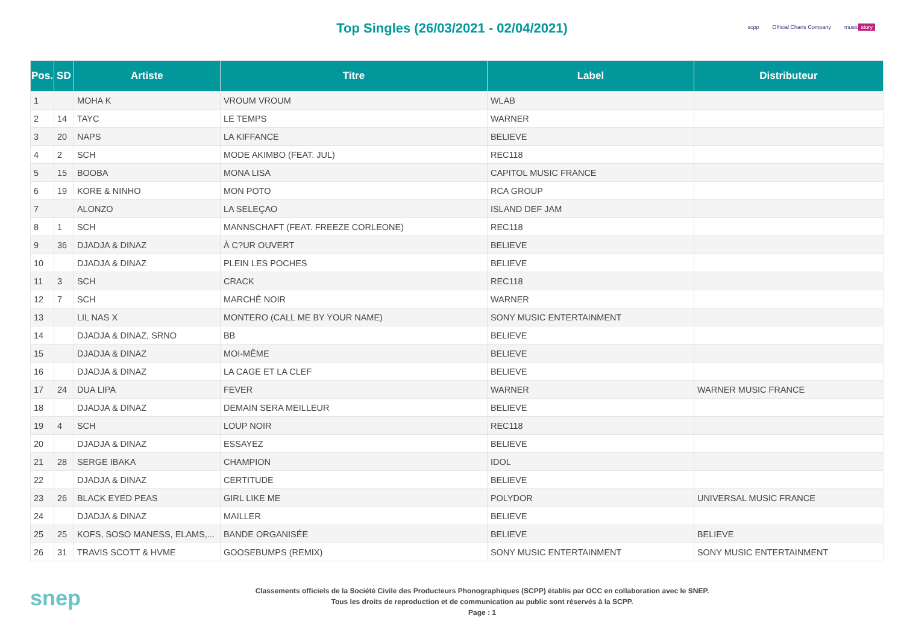Top Singles (26/03/2021 - 02/04/2021)
scpp Official Charts Company music story
| Pos. | SD | Artiste | Titre | Label | Distributeur |
| --- | --- | --- | --- | --- | --- |
| 1 | | MOHA K | VROUM VROUM | WLAB | |
| 2 | 14 | TAYC | LE TEMPS | WARNER | |
| 3 | 20 | NAPS | LA KIFFANCE | BELIEVE | |
| 4 | 2 | SCH | MODE AKIMBO (FEAT. JUL) | REC118 | |
| 5 | 15 | BOOBA | MONA LISA | CAPITOL MUSIC FRANCE | |
| 6 | 19 | KORE & NINHO | MON POTO | RCA GROUP | |
| 7 | | ALONZO | LA SELEÇAO | ISLAND DEF JAM | |
| 8 | 1 | SCH | MANNSCHAFT (FEAT. FREEZE CORLEONE) | REC118 | |
| 9 | 36 | DJADJA & DINAZ | À C?UR OUVERT | BELIEVE | |
| 10 | | DJADJA & DINAZ | PLEIN LES POCHES | BELIEVE | |
| 11 | 3 | SCH | CRACK | REC118 | |
| 12 | 7 | SCH | MARCHÉ NOIR | WARNER | |
| 13 | | LIL NAS X | MONTERO (CALL ME BY YOUR NAME) | SONY MUSIC ENTERTAINMENT | |
| 14 | | DJADJA & DINAZ, SRNO | BB | BELIEVE | |
| 15 | | DJADJA & DINAZ | MOI-MÊME | BELIEVE | |
| 16 | | DJADJA & DINAZ | LA CAGE ET LA CLEF | BELIEVE | |
| 17 | 24 | DUA LIPA | FEVER | WARNER | WARNER MUSIC FRANCE |
| 18 | | DJADJA & DINAZ | DEMAIN SERA MEILLEUR | BELIEVE | |
| 19 | 4 | SCH | LOUP NOIR | REC118 | |
| 20 | | DJADJA & DINAZ | ESSAYEZ | BELIEVE | |
| 21 | 28 | SERGE IBAKA | CHAMPION | IDOL | |
| 22 | | DJADJA & DINAZ | CERTITUDE | BELIEVE | |
| 23 | 26 | BLACK EYED PEAS | GIRL LIKE ME | POLYDOR | UNIVERSAL MUSIC FRANCE |
| 24 | | DJADJA & DINAZ | MAILLER | BELIEVE | |
| 25 | 25 | KOFS, SOSO MANESS, ELAMS,... | BANDE ORGANISÉE | BELIEVE | BELIEVE |
| 26 | 31 | TRAVIS SCOTT & HVME | GOOSEBUMPS (REMIX) | SONY MUSIC ENTERTAINMENT | SONY MUSIC ENTERTAINMENT |
snep
Classements officiels de la Société Civile des Producteurs Phonographiques (SCPP) établis par OCC en collaboration avec le SNEP.
Tous les droits de reproduction et de communication au public sont réservés à la SCPP.
Page : 1